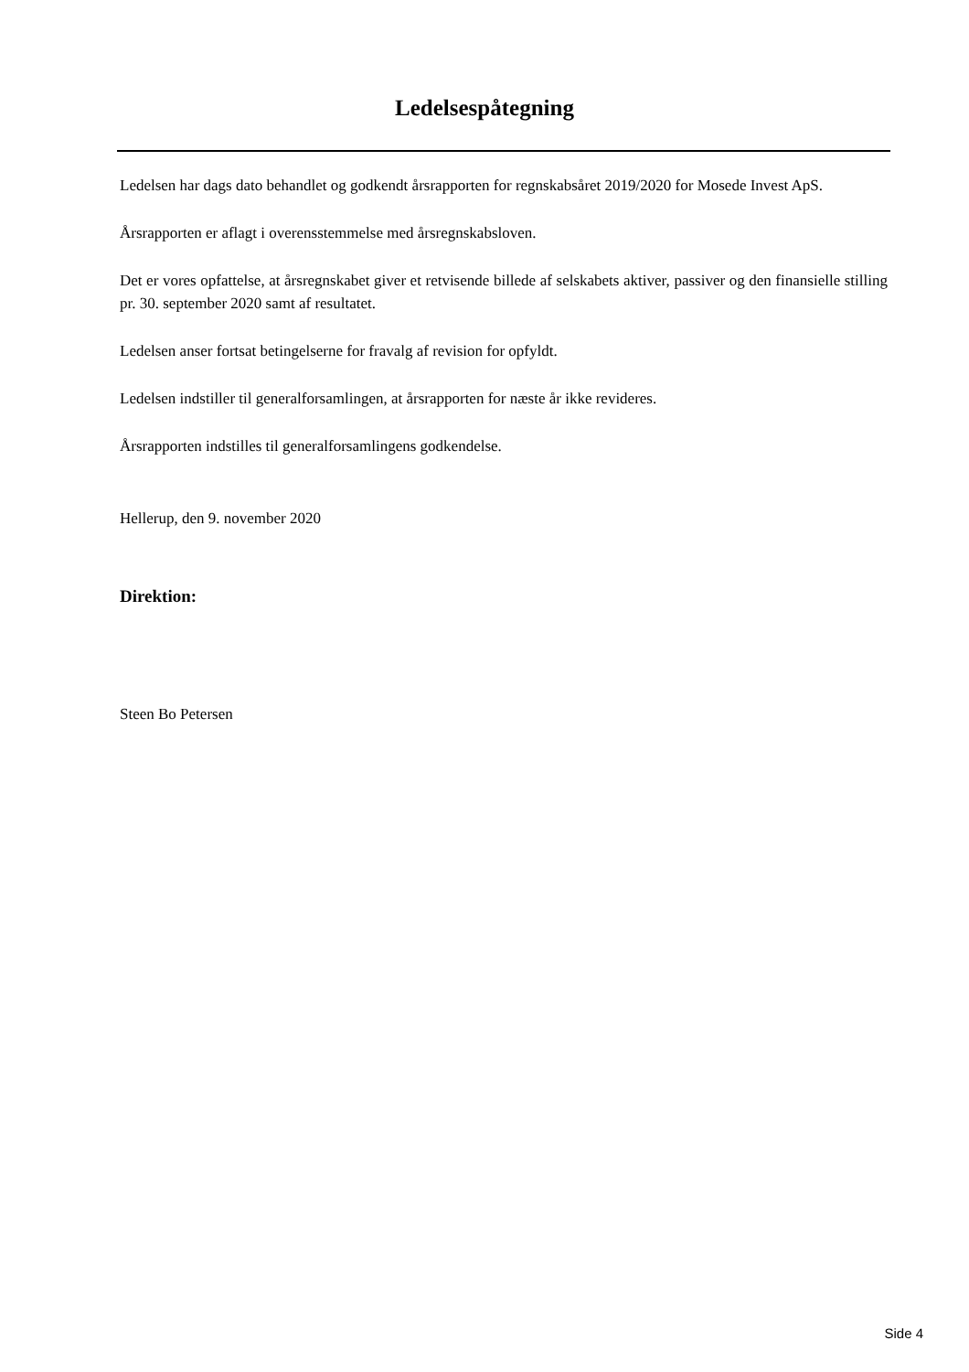Ledelsespåtegning
Ledelsen har dags dato behandlet og godkendt årsrapporten for regnskabsåret 2019/2020 for Mosede Invest ApS.
Årsrapporten er aflagt i overensstemmelse med årsregnskabsloven.
Det er vores opfattelse, at årsregnskabet giver et retvisende billede af selskabets aktiver, passiver og den finansielle stilling pr. 30. september 2020 samt af resultatet.
Ledelsen anser fortsat betingelserne for fravalg af revision for opfyldt.
Ledelsen indstiller til generalforsamlingen, at årsrapporten for næste år ikke revideres.
Årsrapporten indstilles til generalforsamlingens godkendelse.
Hellerup, den 9. november 2020
Direktion:
Steen Bo Petersen
Side 4